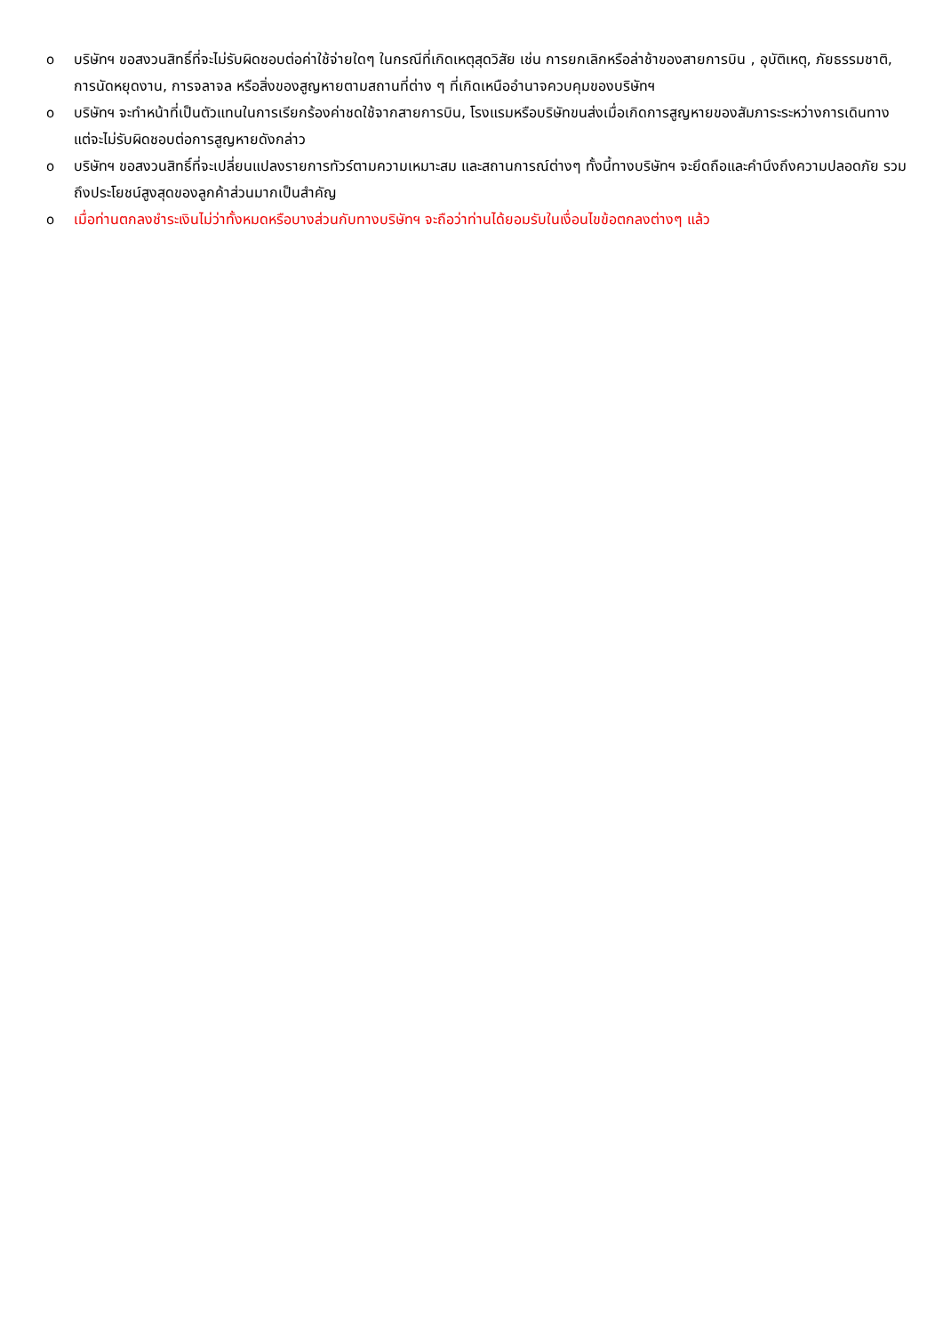oบริษัทฯ ขอสงวนสิทธิ์ที่จะไม่รับผิดชอบต่อค่าใช้จ่ายใดๆ ในกรณีที่เกิดเหตุสุดวิสัย เช่น การยกเลิกหรือล่าช้าของสายการบิน , อุบัติเหตุ, ภัยธรรมชาติ, การนัดหยุดงาน, การจลาจล หรือสิ่งของสูญหายตามสถานที่ต่าง ๆ ที่เกิดเหนืออำนาจควบคุมของบริษัทฯ
oบริษัทฯ จะทำหน้าที่เป็นตัวแทนในการเรียกร้องค่าชดใช้จากสายการบิน, โรงแรมหรือบริษัทขนส่งเมื่อเกิดการสูญหายของสัมภาระระหว่างการเดินทาง แต่จะไม่รับผิดชอบต่อการสูญหายดังกล่าว
oบริษัทฯ ขอสงวนสิทธิ์ที่จะเปลี่ยนแปลงรายการทัวร์ตามความเหมาะสม และสถานการณ์ต่างๆ ทั้งนี้ทางบริษัทฯ จะยึดถือและคำนึงถึงความปลอดภัย รวมถึงประโยชน์สูงสุดของลูกค้าส่วนมากเป็นสำคัญ
oเมื่อท่านตกลงชำระเงินไม่ว่าทั้งหมดหรือบางส่วนกับทางบริษัทฯ จะถือว่าท่านได้ยอมรับในเงื่อนไขข้อตกลงต่างๆ แล้ว